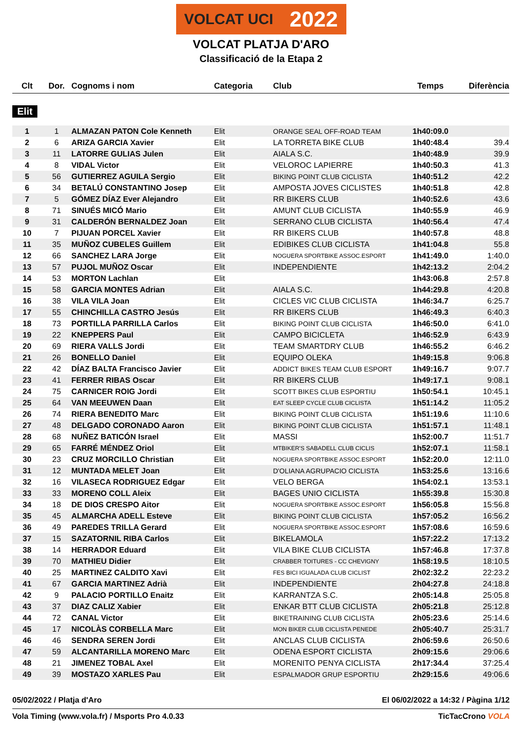VOLCAT UCI 2022
VOLCAT PLATJA D'ARO
Classificació de la Etapa 2
| Clt | Dor. | Cognoms i nom | Categoria | Club | Temps | Diferència |
| --- | --- | --- | --- | --- | --- | --- |
| Elit | | | | | | |
| 1 | 1 | ALMAZAN PATON Cole Kenneth | Elit | ORANGE SEAL OFF-ROAD TEAM | 1h40:09.0 | |
| 2 | 6 | ARIZA GARCIA Xavier | Elit | LA TORRETA BIKE CLUB | 1h40:48.4 | 39.4 |
| 3 | 11 | LATORRE GULIAS Julen | Elit | AIALA S.C. | 1h40:48.9 | 39.9 |
| 4 | 8 | VIDAL Victor | Elit | VELOROC LAPIERRE | 1h40:50.3 | 41.3 |
| 5 | 56 | GUTIERREZ AGUILA Sergio | Elit | BIKING POINT CLUB CICLISTA | 1h40:51.2 | 42.2 |
| 6 | 34 | BETALÚ CONSTANTINO Josep | Elit | AMPOSTA JOVES CICLISTES | 1h40:51.8 | 42.8 |
| 7 | 5 | GÓMEZ DÍAZ Ever Alejandro | Elit | RR BIKERS CLUB | 1h40:52.6 | 43.6 |
| 8 | 71 | SINUÉS MICÓ Mario | Elit | AMUNT CLUB CICLISTA | 1h40:55.9 | 46.9 |
| 9 | 31 | CALDERÓN BERNALDEZ Joan | Elit | SERRANO CLUB CICLISTA | 1h40:56.4 | 47.4 |
| 10 | 7 | PIJUAN PORCEL Xavier | Elit | RR BIKERS CLUB | 1h40:57.8 | 48.8 |
| 11 | 35 | MUÑOZ CUBELES Guillem | Elit | EDIBIKES CLUB CICLISTA | 1h41:04.8 | 55.8 |
| 12 | 66 | SANCHEZ LARA Jorge | Elit | NOGUERA SPORTBIKE ASSOC.ESPORT | 1h41:49.0 | 1:40.0 |
| 13 | 57 | PUJOL MUÑOZ Oscar | Elit | INDEPENDIENTE | 1h42:13.2 | 2:04.2 |
| 14 | 53 | MORTON Lachlan | Elit | | 1h43:06.8 | 2:57.8 |
| 15 | 58 | GARCIA MONTES Adrian | Elit | AIALA S.C. | 1h44:29.8 | 4:20.8 |
| 16 | 38 | VILA VILA Joan | Elit | CICLES VIC CLUB CICLISTA | 1h46:34.7 | 6:25.7 |
| 17 | 55 | CHINCHILLA CASTRO Jesús | Elit | RR BIKERS CLUB | 1h46:49.3 | 6:40.3 |
| 18 | 73 | PORTILLA PARRILLA Carlos | Elit | BIKING POINT CLUB CICLISTA | 1h46:50.0 | 6:41.0 |
| 19 | 22 | KNEPPERS Paul | Elit | CAMPO BICICLETA | 1h46:52.9 | 6:43.9 |
| 20 | 69 | RIERA VALLS Jordi | Elit | TEAM SMARTDRY CLUB | 1h46:55.2 | 6:46.2 |
| 21 | 26 | BONELLO Daniel | Elit | EQUIPO OLEKA | 1h49:15.8 | 9:06.8 |
| 22 | 42 | DÍAZ BALTA Francisco Javier | Elit | ADDICT BIKES TEAM CLUB ESPORT | 1h49:16.7 | 9:07.7 |
| 23 | 41 | FERRER RIBAS Oscar | Elit | RR BIKERS CLUB | 1h49:17.1 | 9:08.1 |
| 24 | 75 | CARNICER ROIG Jordi | Elit | SCOTT BIKES CLUB ESPORTIU | 1h50:54.1 | 10:45.1 |
| 25 | 64 | VAN MEEUWEN Daan | Elit | EAT SLEEP CYCLE CLUB CICLISTA | 1h51:14.2 | 11:05.2 |
| 26 | 74 | RIERA BENEDITO Marc | Elit | BIKING POINT CLUB CICLISTA | 1h51:19.6 | 11:10.6 |
| 27 | 48 | DELGADO CORONADO Aaron | Elit | BIKING POINT CLUB CICLISTA | 1h51:57.1 | 11:48.1 |
| 28 | 68 | NUÑEZ BATICÓN Israel | Elit | MASSI | 1h52:00.7 | 11:51.7 |
| 29 | 65 | FARRÉ MÉNDEZ Oriol | Elit | MTBIKER'S SABADELL CLUB CICLIS | 1h52:07.1 | 11:58.1 |
| 30 | 23 | CRUZ MORCILLO Christian | Elit | NOGUERA SPORTBIKE ASSOC.ESPORT | 1h52:20.0 | 12:11.0 |
| 31 | 12 | MUNTADA MELET Joan | Elit | D'OLIANA AGRUPACIO CICLISTA | 1h53:25.6 | 13:16.6 |
| 32 | 16 | VILASECA RODRIGUEZ Edgar | Elit | VELO BERGA | 1h54:02.1 | 13:53.1 |
| 33 | 33 | MORENO COLL Aleix | Elit | BAGES UNIO CICLISTA | 1h55:39.8 | 15:30.8 |
| 34 | 18 | DE DIOS CRESPO Aitor | Elit | NOGUERA SPORTBIKE ASSOC.ESPORT | 1h56:05.8 | 15:56.8 |
| 35 | 45 | ALMARCHA ADELL Esteve | Elit | BIKING POINT CLUB CICLISTA | 1h57:05.2 | 16:56.2 |
| 36 | 49 | PAREDES TRILLA Gerard | Elit | NOGUERA SPORTBIKE ASSOC.ESPORT | 1h57:08.6 | 16:59.6 |
| 37 | 15 | SAZATORNIL RIBA Carlos | Elit | BIKELAMOLA | 1h57:22.2 | 17:13.2 |
| 38 | 14 | HERRADOR Eduard | Elit | VILA BIKE CLUB CICLISTA | 1h57:46.8 | 17:37.8 |
| 39 | 70 | MATHIEU Didier | Elit | CRABBER TOITURES - CC CHEVIGNY | 1h58:19.5 | 18:10.5 |
| 40 | 25 | MARTINEZ CALDITO Xavi | Elit | FES BICI IGUALADA CLUB CICLIST | 2h02:32.2 | 22:23.2 |
| 41 | 67 | GARCIA MARTINEZ Adrià | Elit | INDEPENDIENTE | 2h04:27.8 | 24:18.8 |
| 42 | 9 | PALACIO PORTILLO Enaitz | Elit | KARRANTZA S.C. | 2h05:14.8 | 25:05.8 |
| 43 | 37 | DIAZ CALIZ Xabier | Elit | ENKAR BTT CLUB CICLISTA | 2h05:21.8 | 25:12.8 |
| 44 | 72 | CANAL Victor | Elit | BIKETRAINING CLUB CICLISTA | 2h05:23.6 | 25:14.6 |
| 45 | 17 | NICOLÀS CORBELLA Marc | Elit | MON BIKER CLUB CICLISTA PENEDE | 2h05:40.7 | 25:31.7 |
| 46 | 46 | SENDRA SEREN Jordi | Elit | ANCLAS CLUB CICLISTA | 2h06:59.6 | 26:50.6 |
| 47 | 59 | ALCANTARILLA MORENO Marc | Elit | ODENA ESPORT CICLISTA | 2h09:15.6 | 29:06.6 |
| 48 | 21 | JIMENEZ TOBAL Axel | Elit | MORENITO PENYA CICLISTA | 2h17:34.4 | 37:25.4 |
| 49 | 39 | MOSTAZO XARLES Pau | Elit | ESPALMADOR GRUP ESPORTIU | 2h29:15.6 | 49:06.6 |
05/02/2022 / Platja d'Aro El 06/02/2022 a 14:32 / Pàgina 1/12
Vola Timing (www.vola.fr) / Msports Pro 4.0.33 TicTacCrono VOLA